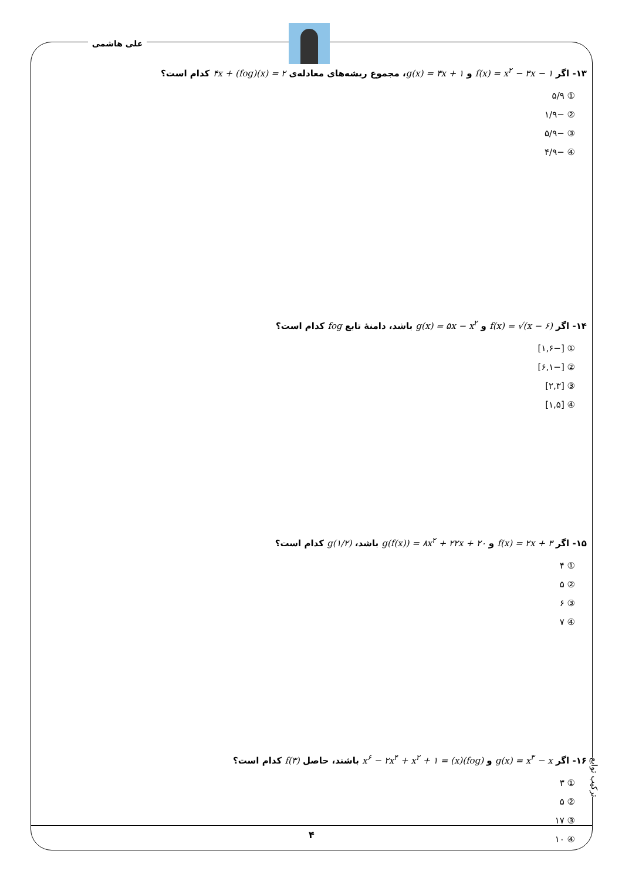علی هاشمی
۱۳- اگر f(x) = x<sup>۲</sup> − ۳x − ۱ و g(x) = ۳x + ۱، مجموع ریشه‌های معادله‌ی ۴x + (fog)(x) = ۲ کدام است؟
① ۵/۹
② −۱/۹
③ −۵/۹
④ −۴/۹
۱۴- اگر f(x) = √(x − ۶) و g(x) = ۵x − x<sup>۲</sup> باشد، دامنهٔ تابع fog کدام است؟
① [−۱,۶]
② [−۶,۱]
③ [۲,۳]
④ [۱,۵]
۱۵- اگر f(x) = ۲x + ۳ و g(f(x)) = ۸x<sup>۲</sup> + ۲۲x + ۲۰ باشد، g(۱/۲) کدام است؟
① ۴
② ۵
③ ۶
④ ۷
۱۶- اگر g(x) = x<sup>۳</sup> − x و (fog)(x) = x<sup>۶</sup> − ۲x<sup>۴</sup> + x<sup>۲</sup> + ۱ باشند، حاصل f(۳) کدام است؟
① ۳
② ۵
③ ۱۷
④ ۱۰
ترکیب توابع
۴